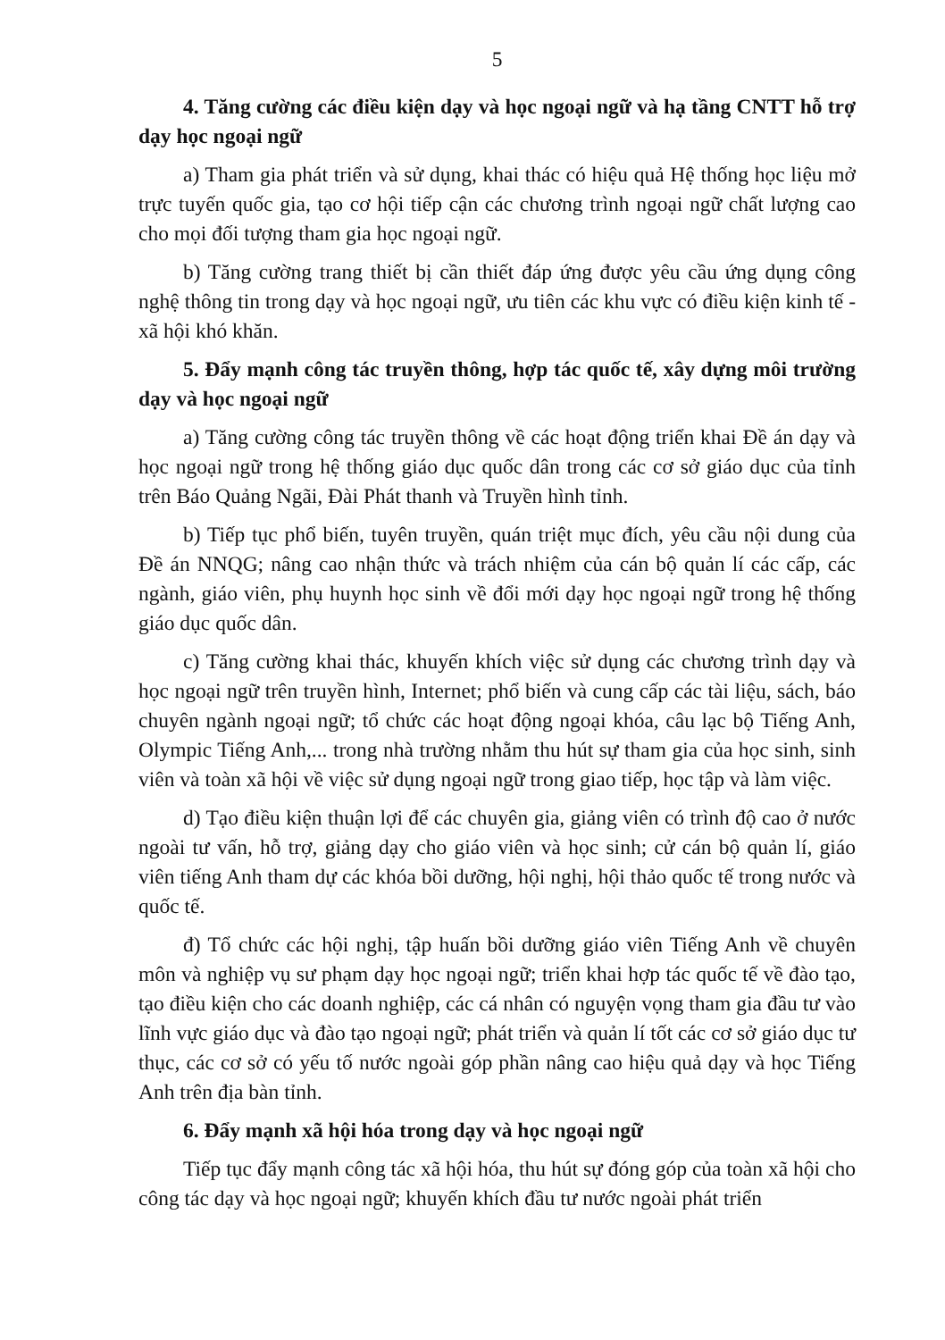5
4. Tăng cường các điều kiện dạy và học ngoại ngữ và hạ tầng CNTT hỗ trợ dạy học ngoại ngữ
a) Tham gia phát triển và sử dụng, khai thác có hiệu quả Hệ thống học liệu mở trực tuyến quốc gia, tạo cơ hội tiếp cận các chương trình ngoại ngữ chất lượng cao cho mọi đối tượng tham gia học ngoại ngữ.
b) Tăng cường trang thiết bị cần thiết đáp ứng được yêu cầu ứng dụng công nghệ thông tin trong dạy và học ngoại ngữ, ưu tiên các khu vực có điều kiện kinh tế - xã hội khó khăn.
5. Đẩy mạnh công tác truyền thông, hợp tác quốc tế, xây dựng môi trường dạy và học ngoại ngữ
a) Tăng cường công tác truyền thông về các hoạt động triển khai Đề án dạy và học ngoại ngữ trong hệ thống giáo dục quốc dân trong các cơ sở giáo dục của tỉnh trên Báo Quảng Ngãi, Đài Phát thanh và Truyền hình tỉnh.
b) Tiếp tục phổ biến, tuyên truyền, quán triệt mục đích, yêu cầu nội dung của Đề án NNQG; nâng cao nhận thức và trách nhiệm của cán bộ quản lí các cấp, các ngành, giáo viên, phụ huynh học sinh về đổi mới dạy học ngoại ngữ trong hệ thống giáo dục quốc dân.
c) Tăng cường khai thác, khuyến khích việc sử dụng các chương trình dạy và học ngoại ngữ trên truyền hình, Internet; phổ biến và cung cấp các tài liệu, sách, báo chuyên ngành ngoại ngữ; tổ chức các hoạt động ngoại khóa, câu lạc bộ Tiếng Anh, Olympic Tiếng Anh,... trong nhà trường nhằm thu hút sự tham gia của học sinh, sinh viên và toàn xã hội về việc sử dụng ngoại ngữ trong giao tiếp, học tập và làm việc.
d) Tạo điều kiện thuận lợi để các chuyên gia, giảng viên có trình độ cao ở nước ngoài tư vấn, hỗ trợ, giảng dạy cho giáo viên và học sinh; cử cán bộ quản lí, giáo viên tiếng Anh tham dự các khóa bồi dưỡng, hội nghị, hội thảo quốc tế trong nước và quốc tế.
đ) Tổ chức các hội nghị, tập huấn bồi dưỡng giáo viên Tiếng Anh về chuyên môn và nghiệp vụ sư phạm dạy học ngoại ngữ; triển khai hợp tác quốc tế về đào tạo, tạo điều kiện cho các doanh nghiệp, các cá nhân có nguyện vọng tham gia đầu tư vào lĩnh vực giáo dục và đào tạo ngoại ngữ; phát triển và quản lí tốt các cơ sở giáo dục tư thục, các cơ sở có yếu tố nước ngoài góp phần nâng cao hiệu quả dạy và học Tiếng Anh trên địa bàn tỉnh.
6. Đẩy mạnh xã hội hóa trong dạy và học ngoại ngữ
Tiếp tục đẩy mạnh công tác xã hội hóa, thu hút sự đóng góp của toàn xã hội cho công tác dạy và học ngoại ngữ; khuyến khích đầu tư nước ngoài phát triển